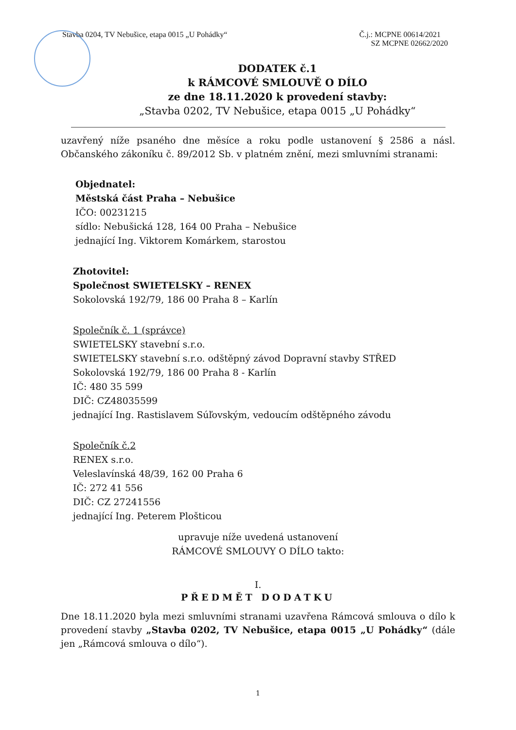Stavba 0204, TV Nebušice, etapa 0015 „U Pohádky“
Č.j.: MCPNE 00614/2021
SZ MCPNE 02662/2020
DODATEK č.1
k RÁMCOVÉ SMLOUVĚ O DÍLO
ze dne 18.11.2020 k provedení stavby:
„Stavba 0202, TV Nebušice, etapa 0015 „U Pohádky“
uzavřený níže psaného dne měsíce a roku podle ustanovení § 2586 a násl. Občanského zákoníku č. 89/2012 Sb. v platném znění, mezi smluvními stranami:
Objednatel:
Městská část Praha – Nebušice
IČO: 00231215
sídlo: Nebušická 128, 164 00 Praha – Nebušice
jednající Ing. Viktorem Komárkem, starostou
Zhotovitel:
Společnost SWIETELSKY – RENEX
Sokolovská 192/79, 186 00 Praha 8 – Karlín
Společník č. 1 (správce)
SWIETELSKY stavební s.r.o.
SWIETELSKY stavební s.r.o. odštěpný závod Dopravní stavby STŘED
Sokolovská 192/79, 186 00 Praha 8 - Karlín
IČ: 480 35 599
DIČ: CZ48035599
jednající Ing. Rastislavem Súľovským, vedoucím odštěpného závodu
Společník č.2
RENEX s.r.o.
Veleslavínská 48/39, 162 00 Praha 6
IČ: 272 41 556
DIČ: CZ 27241556
jednající Ing. Peterem Plošticou
upravuje níže uvedená ustanovení
RÁMCOVÉ SMLOUVY O DÍLO takto:
I.
PŘEDMĚT DODATKU
Dne 18.11.2020 byla mezi smluvními stranami uzavřena Rámcová smlouva o dílo k provedení stavby „Stavba 0202, TV Nebušice, etapa 0015 „U Pohádky“ (dále jen „Rámcová smlouva o dílo“).
1